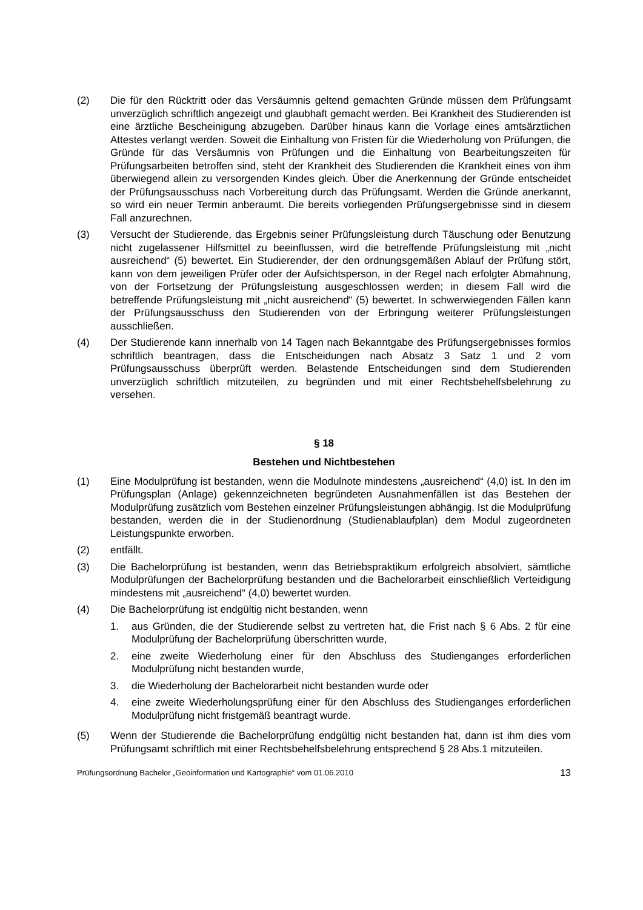(2) Die für den Rücktritt oder das Versäumnis geltend gemachten Gründe müssen dem Prüfungsamt unverzüglich schriftlich angezeigt und glaubhaft gemacht werden. Bei Krankheit des Studierenden ist eine ärztliche Bescheinigung abzugeben. Darüber hinaus kann die Vorlage eines amtsärztlichen Attestes verlangt werden. Soweit die Einhaltung von Fristen für die Wiederholung von Prüfungen, die Gründe für das Versäumnis von Prüfungen und die Einhaltung von Bearbeitungszeiten für Prüfungsarbeiten betroffen sind, steht der Krankheit des Studierenden die Krankheit eines von ihm überwiegend allein zu versorgenden Kindes gleich. Über die Anerkennung der Gründe entscheidet der Prüfungsausschuss nach Vorbereitung durch das Prüfungsamt. Werden die Gründe anerkannt, so wird ein neuer Termin anberaumt. Die bereits vorliegenden Prüfungsergebnisse sind in diesem Fall anzurechnen.
(3) Versucht der Studierende, das Ergebnis seiner Prüfungsleistung durch Täuschung oder Benutzung nicht zugelassener Hilfsmittel zu beeinflussen, wird die betreffende Prüfungsleistung mit „nicht ausreichend“ (5) bewertet. Ein Studierender, der den ordnungsgemäßen Ablauf der Prüfung stört, kann von dem jeweiligen Prüfer oder der Aufsichtsperson, in der Regel nach erfolgter Abmahnung, von der Fortsetzung der Prüfungsleistung ausgeschlossen werden; in diesem Fall wird die betreffende Prüfungsleistung mit „nicht ausreichend“ (5) bewertet. In schwerwiegenden Fällen kann der Prüfungsausschuss den Studierenden von der Erbringung weiterer Prüfungsleistungen ausschließen.
(4) Der Studierende kann innerhalb von 14 Tagen nach Bekanntgabe des Prüfungsergebnisses formlos schriftlich beantragen, dass die Entscheidungen nach Absatz 3 Satz 1 und 2 vom Prüfungsausschuss überprüft werden. Belastende Entscheidungen sind dem Studierenden unverzüglich schriftlich mitzuteilen, zu begründen und mit einer Rechtsbehelfsbelehrung zu versehen.
§ 18
Bestehen und Nichtbestehen
(1) Eine Modulprüfung ist bestanden, wenn die Modulnote mindestens „ausreichend“ (4,0) ist. In den im Prüfungsplan (Anlage) gekennzeichneten begründeten Ausnahmenfällen ist das Bestehen der Modulprüfung zusätzlich vom Bestehen einzelner Prüfungsleistungen abhängig. Ist die Modulprüfung bestanden, werden die in der Studienordnung (Studienablaufplan) dem Modul zugeordneten Leistungspunkte erworben.
(2) entfällt.
(3) Die Bachelorprüfung ist bestanden, wenn das Betriebspraktikum erfolgreich absolviert, sämtliche Modulprüfungen der Bachelorprüfung bestanden und die Bachelorarbeit einschließlich Verteidigung mindestens mit „ausreichend“ (4,0) bewertet wurden.
(4) Die Bachelorprüfung ist endgültig nicht bestanden, wenn
1. aus Gründen, die der Studierende selbst zu vertreten hat, die Frist nach § 6 Abs. 2 für eine Modulprüfung der Bachelorprüfung überschritten wurde,
2. eine zweite Wiederholung einer für den Abschluss des Studienganges erforderlichen Modulprüfung nicht bestanden wurde,
3. die Wiederholung der Bachelorarbeit nicht bestanden wurde oder
4. eine zweite Wiederholungsprüfung einer für den Abschluss des Studienganges erforderlichen Modulprüfung nicht fristgemäß beantragt wurde.
(5) Wenn der Studierende die Bachelorprüfung endgültig nicht bestanden hat, dann ist ihm dies vom Prüfungsamt schriftlich mit einer Rechtsbehelfsbelehrung entsprechend § 28 Abs.1 mitzuteilen.
Prüfungsordnung Bachelor „Geoinformation und Kartographie“ vom 01.06.2010 13